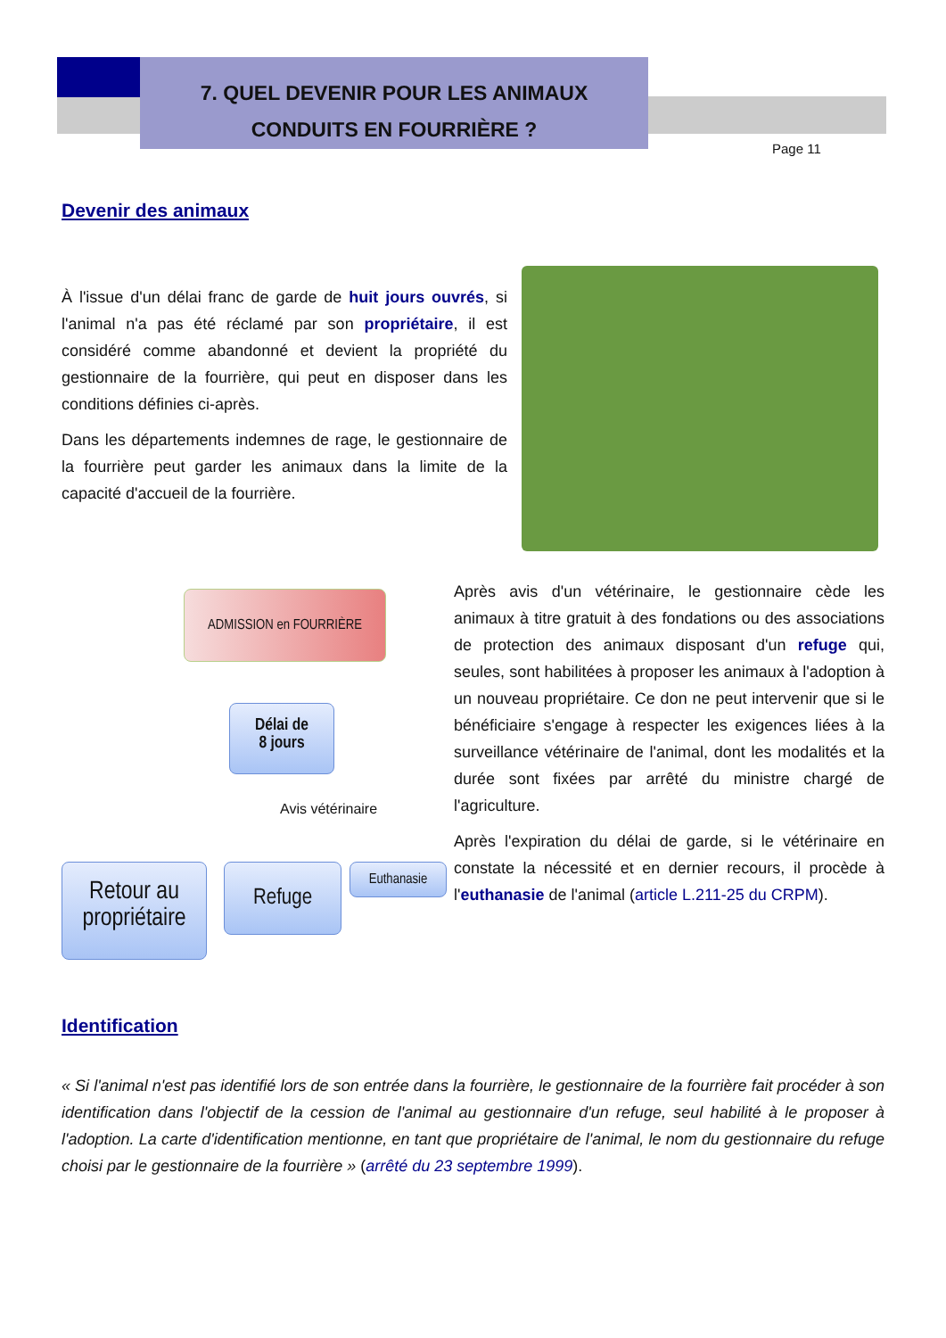7. QUEL DEVENIR POUR LES ANIMAUX
CONDUITS EN FOURRIÈRE ?
Page 11
Devenir des animaux
À l'issue d'un délai franc de garde de huit jours ouvrés, si l'animal n'a pas été réclamé par son propriétaire, il est considéré comme abandonné et devient la propriété du gestionnaire de la fourrière, qui peut en disposer dans les conditions définies ci-après.
Dans les départements indemnes de rage, le gestionnaire de la fourrière peut garder les animaux dans la limite de la capacité d'accueil de la fourrière.
ADMISSION en FOURRIÈRE
Délai de
8 jours
Avis vétérinaire
Retour au propriétaire
Refuge Euthanasie
Après avis d'un vétérinaire, le gestionnaire cède les animaux à titre gratuit à des fondations ou des associations de protection des animaux disposant d'un refuge qui, seules, sont habilitées à proposer les animaux à l'adoption à un nouveau propriétaire. Ce don ne peut intervenir que si le bénéficiaire s'engage à respecter les exigences liées à la surveillance vétérinaire de l'animal, dont les modalités et la durée sont fixées par arrêté du ministre chargé de l'agriculture.
Après l'expiration du délai de garde, si le vétérinaire en constate la nécessité et en dernier recours, il procède à l'euthanasie de l'animal (article L.211-25 du CRPM).
Identification
« Si l'animal n'est pas identifié lors de son entrée dans la fourrière, le gestionnaire de la fourrière fait procéder à son identification dans l'objectif de la cession de l'animal au gestionnaire d'un refuge, seul habilité à le proposer à l'adoption. La carte d'identification mentionne, en tant que propriétaire de l'animal, le nom du gestionnaire du refuge choisi par le gestionnaire de la fourrière » (arrêté du 23 septembre 1999).